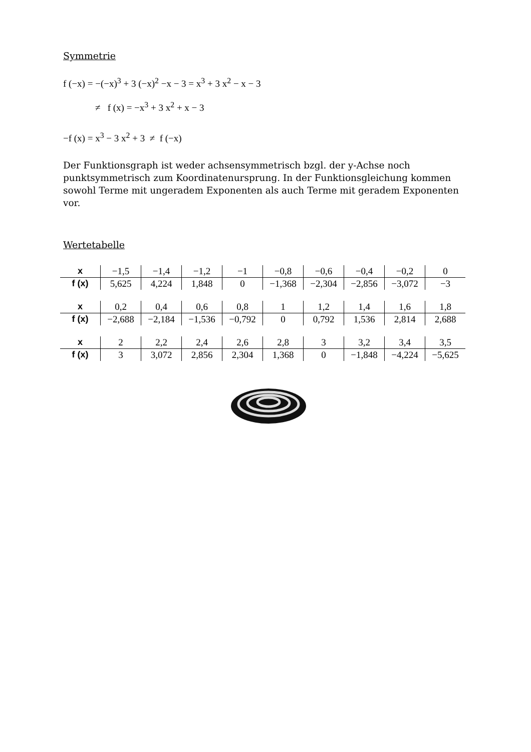Symmetrie
f (−x) = −(−x)<sup>3</sup> + 3 (−x)<sup>2</sup> −x − 3 = x<sup>3</sup> + 3 x<sup>2</sup> − x − 3
≠ f (x) = −x<sup>3</sup> + 3 x<sup>2</sup> + x − 3
−f (x) = x<sup>3</sup> − 3 x<sup>2</sup> + 3 ≠ f (−x)
Der Funktionsgraph ist weder achsensymmetrisch bzgl. der y-Achse noch punktsymmetrisch zum Koordinatenursprung. In der Funktionsgleichung kommen sowohl Terme mit ungeradem Exponenten als auch Terme mit geradem Exponenten vor.
Wertetabelle
| x | −1,5 | −1,4 | −1,2 | −1 | −0,8 | −0,6 | −0,4 | −0,2 | 0 |
| f (x) | 5,625 | 4,224 | 1,848 | 0 | −1,368 | −2,304 | −2,856 | −3,072 | −3 |
| x | 0,2 | 0,4 | 0,6 | 0,8 | 1 | 1,2 | 1,4 | 1,6 | 1,8 |
| f (x) | −2,688 | −2,184 | −1,536 | −0,792 | 0 | 0,792 | 1,536 | 2,814 | 2,688 |
| x | 2 | 2,2 | 2,4 | 2,6 | 2,8 | 3 | 3,2 | 3,4 | 3,5 |
| f (x) | 3 | 3,072 | 2,856 | 2,304 | 1,368 | 0 | −1,848 | −4,224 | −5,625 |